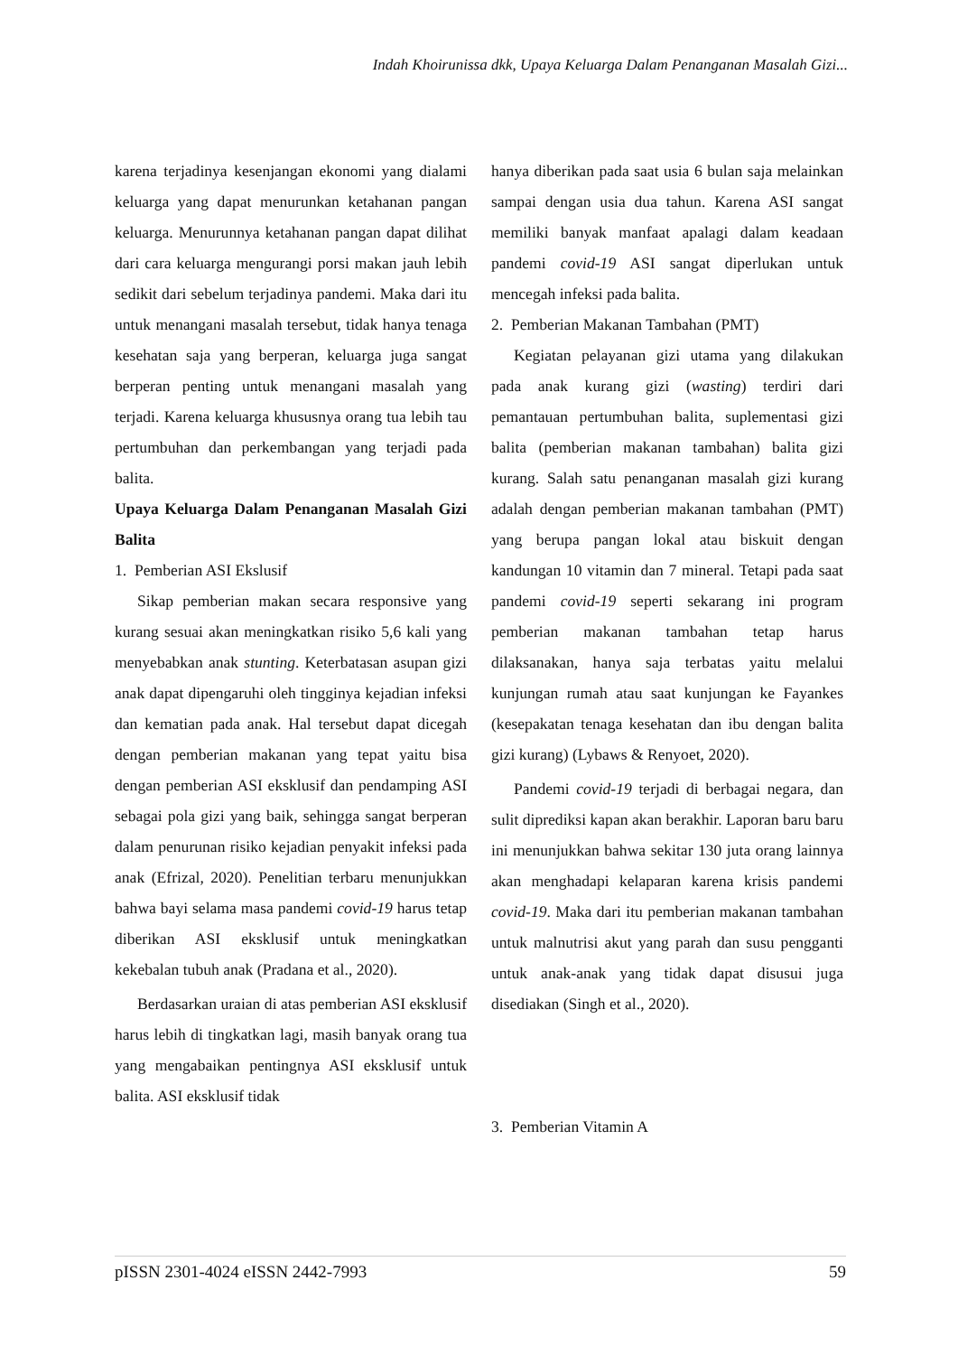Indah Khoirunissa dkk, Upaya Keluarga Dalam Penanganan Masalah Gizi...
karena terjadinya kesenjangan ekonomi yang dialami keluarga yang dapat menurunkan ketahanan pangan keluarga. Menurunnya ketahanan pangan dapat dilihat dari cara keluarga mengurangi porsi makan jauh lebih sedikit dari sebelum terjadinya pandemi. Maka dari itu untuk menangani masalah tersebut, tidak hanya tenaga kesehatan saja yang berperan, keluarga juga sangat berperan penting untuk menangani masalah yang terjadi. Karena keluarga khususnya orang tua lebih tau pertumbuhan dan perkembangan yang terjadi pada balita.
Upaya Keluarga Dalam Penanganan Masalah Gizi Balita
1. Pemberian ASI Ekslusif
Sikap pemberian makan secara responsive yang kurang sesuai akan meningkatkan risiko 5,6 kali yang menyebabkan anak stunting. Keterbatasan asupan gizi anak dapat dipengaruhi oleh tingginya kejadian infeksi dan kematian pada anak. Hal tersebut dapat dicegah dengan pemberian makanan yang tepat yaitu bisa dengan pemberian ASI eksklusif dan pendamping ASI sebagai pola gizi yang baik, sehingga sangat berperan dalam penurunan risiko kejadian penyakit infeksi pada anak (Efrizal, 2020). Penelitian terbaru menunjukkan bahwa bayi selama masa pandemi covid-19 harus tetap diberikan ASI eksklusif untuk meningkatkan kekebalan tubuh anak (Pradana et al., 2020).
Berdasarkan uraian di atas pemberian ASI eksklusif harus lebih di tingkatkan lagi, masih banyak orang tua yang mengabaikan pentingnya ASI eksklusif untuk balita. ASI eksklusif tidak
hanya diberikan pada saat usia 6 bulan saja melainkan sampai dengan usia dua tahun. Karena ASI sangat memiliki banyak manfaat apalagi dalam keadaan pandemi covid-19 ASI sangat diperlukan untuk mencegah infeksi pada balita.
2. Pemberian Makanan Tambahan (PMT)
Kegiatan pelayanan gizi utama yang dilakukan pada anak kurang gizi (wasting) terdiri dari pemantauan pertumbuhan balita, suplementasi gizi balita (pemberian makanan tambahan) balita gizi kurang. Salah satu penanganan masalah gizi kurang adalah dengan pemberian makanan tambahan (PMT) yang berupa pangan lokal atau biskuit dengan kandungan 10 vitamin dan 7 mineral. Tetapi pada saat pandemi covid-19 seperti sekarang ini program pemberian makanan tambahan tetap harus dilaksanakan, hanya saja terbatas yaitu melalui kunjungan rumah atau saat kunjungan ke Fayankes (kesepakatan tenaga kesehatan dan ibu dengan balita gizi kurang) (Lybaws & Renyoet, 2020).
Pandemi covid-19 terjadi di berbagai negara, dan sulit diprediksi kapan akan berakhir. Laporan baru baru ini menunjukkan bahwa sekitar 130 juta orang lainnya akan menghadapi kelaparan karena krisis pandemi covid-19. Maka dari itu pemberian makanan tambahan untuk malnutrisi akut yang parah dan susu pengganti untuk anak-anak yang tidak dapat disusui juga disediakan (Singh et al., 2020).
3. Pemberian Vitamin A
pISSN 2301-4024 eISSN 2442-7993 59